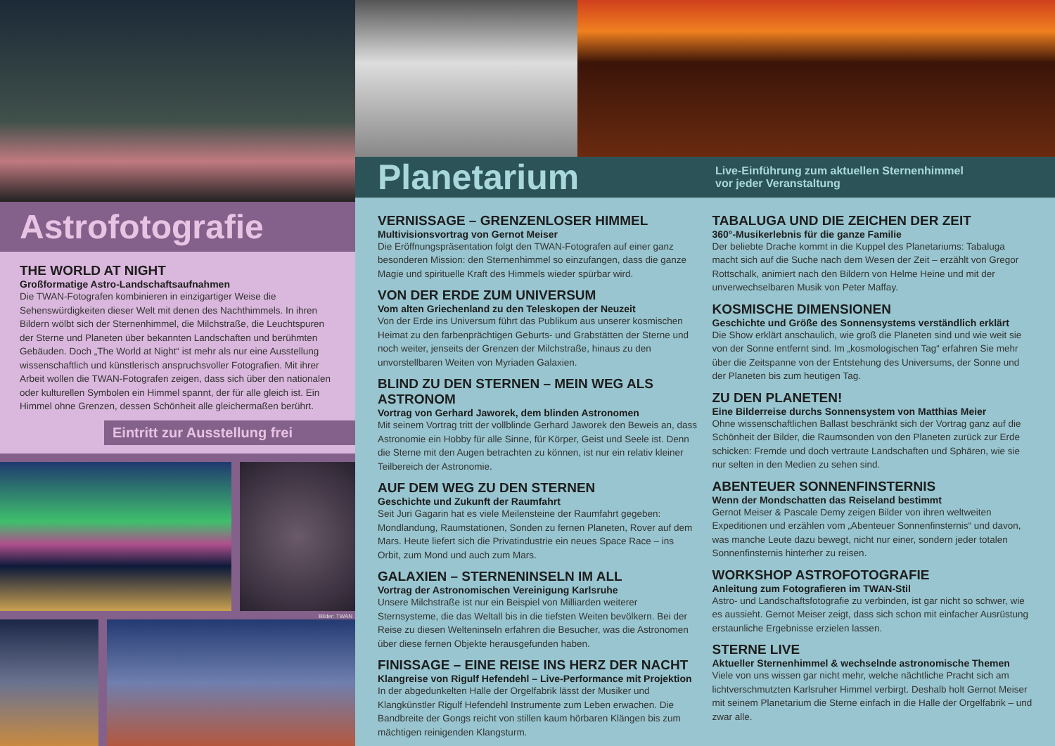Astrofotografie
THE WORLD AT NIGHT
Großformatige Astro-Landschaftsaufnahmen
Die TWAN-Fotografen kombinieren in einzigartiger Weise die Sehenswürdigkeiten dieser Welt mit denen des Nachthimmels. In ihren Bildern wölbt sich der Sternenhimmel, die Milchstraße, die Leuchtspuren der Sterne und Planeten über bekannten Landschaften und berühmten Gebäuden. Doch „The World at Night“ ist mehr als nur eine Ausstellung wissenschaftlich und künstlerisch anspruchsvoller Fotografien. Mit ihrer Arbeit wollen die TWAN-Fotografen zeigen, dass sich über den nationalen oder kulturellen Symbolen ein Himmel spannt, der für alle gleich ist. Ein Himmel ohne Grenzen, dessen Schönheit alle gleichermaßen berührt.
Eintritt zur Ausstellung frei
Bilder: TWAN
Planetarium
Live-Einführung zum aktuellen Sternenhimmel
vor jeder Veranstaltung
VERNISSAGE – GRENZENLOSER HIMMEL
Multivisionsvortrag von Gernot Meiser
Die Eröffnungspräsentation folgt den TWAN-Fotografen auf einer ganz besonderen Mission: den Sternenhimmel so einzufangen, dass die ganze Magie und spirituelle Kraft des Himmels wieder spürbar wird.
VON DER ERDE ZUM UNIVERSUM
Vom alten Griechenland zu den Teleskopen der Neuzeit
Von der Erde ins Universum führt das Publikum aus unserer kosmischen Heimat zu den farbenprächtigen Geburts- und Grabstätten der Sterne und noch weiter, jenseits der Grenzen der Milchstraße, hinaus zu den unvorstellbaren Weiten von Myriaden Galaxien.
BLIND ZU DEN STERNEN – MEIN WEG ALS ASTRONOM
Vortrag von Gerhard Jaworek, dem blinden Astronomen
Mit seinem Vortrag tritt der vollblinde Gerhard Jaworek den Beweis an, dass Astronomie ein Hobby für alle Sinne, für Körper, Geist und Seele ist. Denn die Sterne mit den Augen betrachten zu können, ist nur ein relativ kleiner Teilbereich der Astronomie.
AUF DEM WEG ZU DEN STERNEN
Geschichte und Zukunft der Raumfahrt
Seit Juri Gagarin hat es viele Meilensteine der Raumfahrt gegeben: Mondlandung, Raumstationen, Sonden zu fernen Planeten, Rover auf dem Mars. Heute liefert sich die Privatindustrie ein neues Space Race – ins Orbit, zum Mond und auch zum Mars.
GALAXIEN – STERNENINSELN IM ALL
Vortrag der Astronomischen Vereinigung Karlsruhe
Unsere Milchstraße ist nur ein Beispiel von Milliarden weiterer Sternsysteme, die das Weltall bis in die tiefsten Weiten bevölkern. Bei der Reise zu diesen Welteninseln erfahren die Besucher, was die Astronomen über diese fernen Objekte herausgefunden haben.
FINISSAGE – EINE REISE INS HERZ DER NACHT
Klangreise von Rigulf Hefendehl – Live-Performance mit Projektion
In der abgedunkelten Halle der Orgelfabrik lässt der Musiker und Klangkünstler Rigulf Hefendehl Instrumente zum Leben erwachen. Die Bandbreite der Gongs reicht von stillen kaum hörbaren Klängen bis zum mächtigen reinigenden Klangsturm.
TABALUGA UND DIE ZEICHEN DER ZEIT
360°-Musikerlebnis für die ganze Familie
Der beliebte Drache kommt in die Kuppel des Planetariums: Tabaluga macht sich auf die Suche nach dem Wesen der Zeit – erzählt von Gregor Rottschalk, animiert nach den Bildern von Helme Heine und mit der unverwechselbaren Musik von Peter Maffay.
KOSMISCHE DIMENSIONEN
Geschichte und Größe des Sonnensystems verständlich erklärt
Die Show erklärt anschaulich, wie groß die Planeten sind und wie weit sie von der Sonne entfernt sind. Im „kosmologischen Tag“ erfahren Sie mehr über die Zeitspanne von der Entstehung des Universums, der Sonne und der Planeten bis zum heutigen Tag.
ZU DEN PLANETEN!
Eine Bilderreise durchs Sonnensystem von Matthias Meier
Ohne wissenschaftlichen Ballast beschränkt sich der Vortrag ganz auf die Schönheit der Bilder, die Raumsonden von den Planeten zurück zur Erde schicken: Fremde und doch vertraute Landschaften und Sphären, wie sie nur selten in den Medien zu sehen sind.
ABENTEUER SONNENFINSTERNIS
Wenn der Mondschatten das Reiseland bestimmt
Gernot Meiser & Pascale Demy zeigen Bilder von ihren weltweiten Expeditionen und erzählen vom „Abenteuer Sonnenfinsternis“ und davon, was manche Leute dazu bewegt, nicht nur einer, sondern jeder totalen Sonnenfinsternis hinterher zu reisen.
WORKSHOP ASTROFOTOGRAFIE
Anleitung zum Fotografieren im TWAN-Stil
Astro- und Landschaftsfotografie zu verbinden, ist gar nicht so schwer, wie es aussieht. Gernot Meiser zeigt, dass sich schon mit einfacher Ausrüstung erstaunliche Ergebnisse erzielen lassen.
STERNE LIVE
Aktueller Sternenhimmel & wechselnde astronomische Themen
Viele von uns wissen gar nicht mehr, welche nächtliche Pracht sich am lichtverschmutzten Karlsruher Himmel verbirgt. Deshalb holt Gernot Meiser mit seinem Planetarium die Sterne einfach in die Halle der Orgelfabrik – und zwar alle.